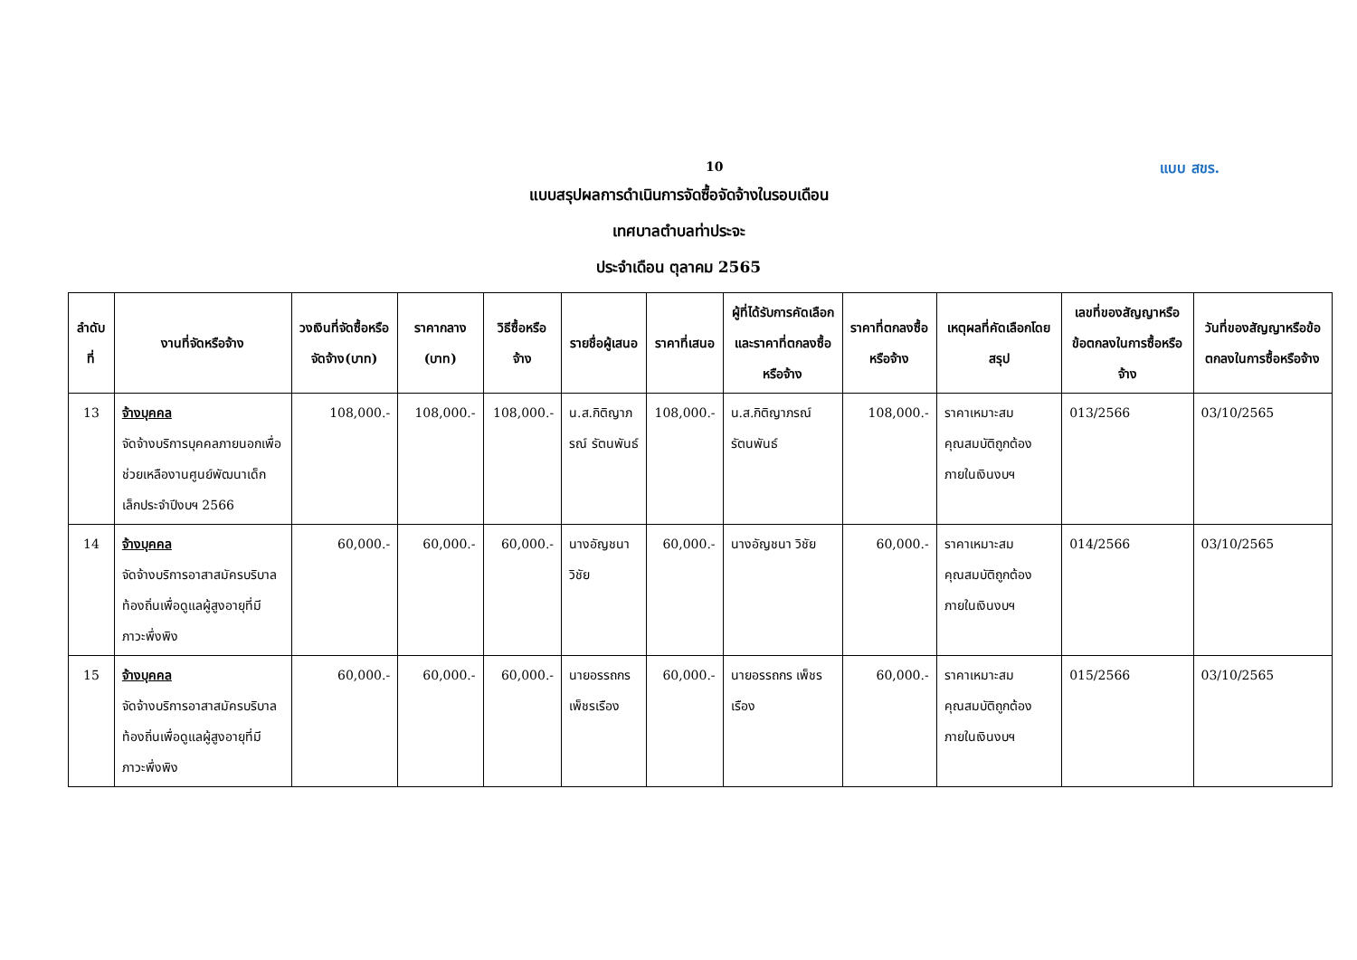10 แบบ สขร.
แบบสรุปผลการดำเนินการจัดซื้อจัดจ้างในรอบเดือน
เทศบาลตำบลท่าประจะ
ประจำเดือน ตุลาคม 2565
| ลำดับที่ | งานที่จัดหรือจ้าง | วงเงินที่จัดซื้อหรือจัดจ้าง(บาท) | ราคากลาง (บาท) | วิธีซื้อหรือจ้าง | รายชื่อผู้เสนอ | ราคาที่เสนอ | ผู้ที่ได้รับการคัดเลือกและราคาที่ตกลงซื้อหรือจ้าง | ราคาที่ตกลงซื้อหรือจ้าง | เหตุผลที่คัดเลือกโดยสรุป | เลขที่ของสัญญาหรือข้อตกลงในการซื้อหรือจ้าง | วันที่ของสัญญาหรือข้อตกลงในการซื้อหรือจ้าง |
| --- | --- | --- | --- | --- | --- | --- | --- | --- | --- | --- | --- |
| 13 | จ้างบุคคล จัดจ้างบริการบุคคลภายนอกเพื่อช่วยเหลืองานศูนย์พัฒนาเด็กเล็กประจำปีงบฯ 2566 | 108,000.- | 108,000.- | 108,000.- | น.ส.กิติญาภรณ์ รัตนพันธ์ | 108,000.- | น.ส.กิติญาภรณ์ รัตนพันธ์ | 108,000.- | ราคาเหมาะสม คุณสมบัติถูกต้อง ภายในเงินงบฯ | 013/2566 | 03/10/2565 |
| 14 | จ้างบุคคล จัดจ้างบริการอาสาสมัครบริบาลท้องถิ่นเพื่อดูแลผู้สูงอายุที่มีภาวะพึ่งพิง | 60,000.- | 60,000.- | 60,000.- | นางอัญชนา วิชัย | 60,000.- | นางอัญชนา วิชัย | 60,000.- | ราคาเหมาะสม คุณสมบัติถูกต้อง ภายในเงินงบฯ | 014/2566 | 03/10/2565 |
| 15 | จ้างบุคคล จัดจ้างบริการอาสาสมัครบริบาลท้องถิ่นเพื่อดูแลผู้สูงอายุที่มีภาวะพึ่งพิง | 60,000.- | 60,000.- | 60,000.- | นายอรรถกร เพ็ชรเรือง | 60,000.- | นายอรรถกร เพ็ชรเรือง | 60,000.- | ราคาเหมาะสม คุณสมบัติถูกต้อง ภายในเงินงบฯ | 015/2566 | 03/10/2565 |